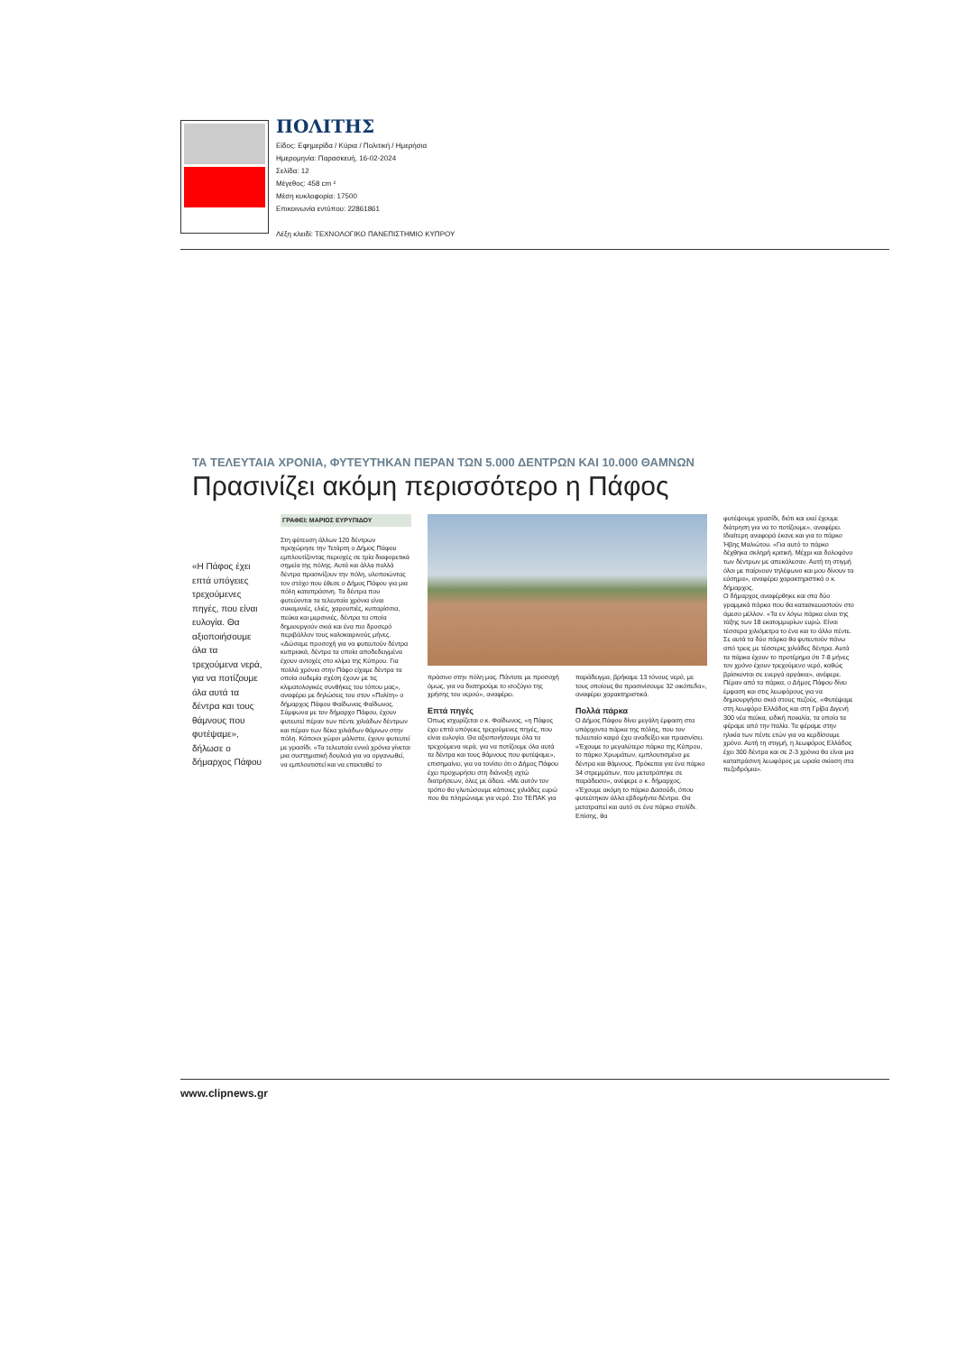ΠΟΛΙΤΗΣ
Είδος: Εφημερίδα / Κύρια / Πολιτική / Ημερήσια
Ημερομηνία: Παρασκευή, 16-02-2024
Σελίδα: 12
Μέγεθος: 458 cm ²
Μέση κυκλοφορία: 17500
Επικοινωνία εντύπου: 22861861
Λέξη κλειδί: ΤΕΧΝΟΛΟΓΙΚΟ ΠΑΝΕΠΙΣΤΗΜΙΟ ΚΥΠΡΟΥ
ΤΑ ΤΕΛΕΥΤΑΙΑ ΧΡΟΝΙΑ, ΦΥΤΕΥΤΗΚΑΝ ΠΕΡΑΝ ΤΩΝ 5.000 ΔΕΝΤΡΩΝ ΚΑΙ 10.000 ΘΑΜΝΩΝ
Πρασινίζει ακόμη περισσότερο η Πάφος
«Η Πάφος έχει επτά υπόγειες τρεχούμενες πηγές, που είναι ευλογία. Θα αξιοποιήσουμε όλα τα τρεχούμενα νερά, για να ποτίζουμε όλα αυτά τα δέντρα και τους θάμνους που φυτέψαμε», δήλωσε ο δήμαρχος Πάφου
ΓΡΑΦΕΙ: ΜΑΡΙΟΣ ΕΥΡΥΠΙΔΟΥ
Στη φύτευση άλλων 120 δέντρων προχώρησε την Τετάρτη ο Δήμος Πάφου εμπλουτίζοντας περιοχές σε τρία διαφορετικά σημεία της πόλης. Αυτά και άλλα πολλά δέντρα πρασινίζουν την πόλη, υλοποιώντας τον στόχο που έθεσε ο Δήμος Πάφου για μια πόλη καταπράσινη. Τα δέντρα που φυτεύονται τα τελευταία χρόνια είναι συκαμινιές, ελιές, χαρουπιές, κυπαρίσσια, πεύκα και μερσινιές, δέντρα τα οποία δημιουργούν σκιά και ένα πιο δροσερό περιβάλλον τους καλοκαιρινούς μήνες.
«Δώσαμε προσοχή για να φυτευτούν δέντρα κυπριακά, δέντρα τα οποία αποδεδειγμένα έχουν αντοχές στο κλίμα της Κύπρου. Για πολλά χρόνια στην Πάφο είχαμε δέντρα τα οποία ουδεμία σχέση έχουν με τις κλιματολογικές συνθήκες του τόπου μας», αναφέρει με δηλώσεις του στον «Πολίτη» ο δήμαρχος Πάφου Φαίδωνας Φαίδωνος.
Σύμφωνα με τον δήμαρχο Πάφου, έχουν φυτευτεί πέραν των πέντε χιλιάδων δέντρων και πέραν των δέκα χιλιάδων θάμνων στην πόλη. Κάποιοι χώροι μάλιστα, έχουν φυτευτεί με γρασίδι. «Τα τελευταία εννιά χρόνια γίνεται μια συστηματική δουλειά για να οργανωθεί, να εμπλουτιστεί και να επεκταθεί το
πράσινο στην πόλη μας. Πάντοτε με προσοχή όμως, για να διατηρούμε το ισοζύγιο της χρήσης του νερού», αναφέρει.
Επτά πηγές
Όπως ισχυρίζεται ο κ. Φαίδωνος, «η Πάφος έχει επτά υπόγειες τρεχούμενες πηγές, που είναι ευλογία. Θα αξιοποιήσουμε όλα τα τρεχούμενα νερά, για να ποτίζουμε όλα αυτά τα δέντρα και τους θάμνους που φυτέψαμε», επισημαίνει, για να τονίσει ότι ο Δήμος Πάφου έχει προχωρήσει στη διάνοιξη οχτώ διατρήσεων, όλες με άδεια. «Με αυτόν τον τρόπο θα γλυτώσουμε κάποιες χιλιάδες ευρώ που θα πληρώναμε για νερό. Στο ΤΕΠΑΚ για
παράδειγμα, βρήκαμε 13 τόνους νερό, με τους οποίους θα πρασινίσουμε 32 οικόπεδα», αναφέρει χαρακτηριστικά.
Πολλά πάρκα
Ο Δήμος Πάφου δίνει μεγάλη έμφαση στα υπάρχοντα πάρκα της πόλης, που τον τελευταίο καιρό έχει αναδείξει και πρασινίσει. «Έχουμε το μεγαλύτερο πάρκο της Κύπρου, το πάρκο Χρωμάτων, εμπλουτισμένο με δέντρα και θάμνους. Πρόκειται για ένα πάρκο 34 στρεμμάτων, που μετατράπηκε σε παράδεισο», ανέφερε ο κ. δήμαρχος. «Έχουμε ακόμη το πάρκο Δασούδι, όπου φυτεύτηκαν άλλα εβδομήντα δέντρα. Θα μετατραπεί και αυτό σε ένα πάρκο στολίδι. Επίσης, θα
φυτέψουμε γρασίδι, διότι και εκεί έχουμε διάτρηση για να το ποτίζουμε», αναφέρει. Ιδιαίτερη αναφορά έκανε και για το πάρκο Ήβης Μαλιώτου. «Για αυτό το πάρκο δέχθηκα σκληρή κριτική. Μέχρι και δολοφόνο των δέντρων με απεκάλεσαν. Αυτή τη στιγμή όλοι με παίρνουν τηλέφωνο και μου δίνουν τα εύσημα», αναφέρει χαρακτηριστικά ο κ. δήμαρχος.
Ο δήμαρχος αναφέρθηκε και στα δύο γραμμικά πάρκα που θα κατασκευαστούν στο άμεσο μέλλον. «Τα εν λόγω πάρκα είναι της τάξης των 18 εκατομμυρίων ευρώ. Είναι τέσσερα χιλιόμετρα το ένα και το άλλο πέντε. Σε αυτά τα δύο πάρκα θα φυτευτούν πάνω από τρεις με τέσσερις χιλιάδες δέντρα. Αυτά τα πάρκα έχουν το προτέρημα ότι 7-8 μήνες τον χρόνο έχουν τρεχούμενο νερό, καθώς βρίσκονται σε ενεργά αργάκια», ανέφερε.
Πέραν από τα πάρκα, ο Δήμος Πάφου δίνει έμφαση και στις λεωφόρους για να δημιουργήσει σκιά στους πεζούς. «Φυτέψαμε στη λεωφόρο Ελλάδος και στη Γρίβα Διγενή 300 νέα πεύκα, ειδική ποικιλία, τα οποία τα φέραμε από την Ιταλία. Τα φέραμε στην ηλικία των πέντε ετών για να κερδίσουμε χρόνο. Αυτή τη στιγμή, η λεωφόρος Ελλάδος έχει 300 δέντρα και σε 2-3 χρόνια θα είναι μια καταπράσινη λεωφόρος με ωραία σκίαση στα πεζοδρόμια».
www.clipnews.gr